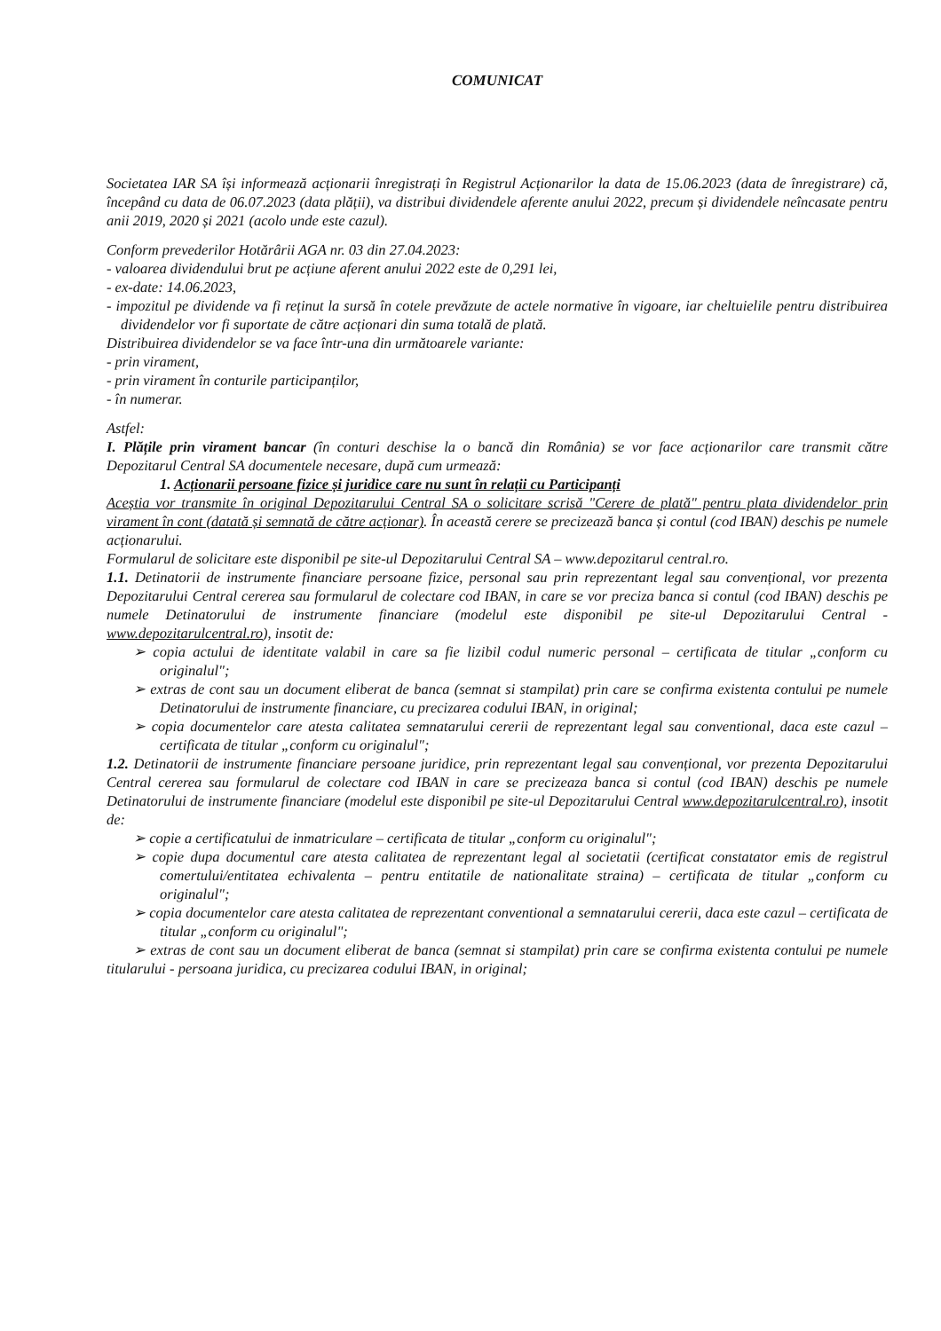COMUNICAT
Societatea IAR SA își informează acționarii înregistrați în Registrul Acționarilor la data de 15.06.2023 (data de înregistrare) că, începând cu data de 06.07.2023 (data plății), va distribui dividendele aferente anului 2022, precum și dividendele neîncasate pentru anii 2019, 2020 și 2021 (acolo unde este cazul).
Conform prevederilor Hotărârii AGA nr. 03 din 27.04.2023:
- valoarea dividendului brut pe acțiune aferent anului 2022 este de 0,291 lei,
- ex-date: 14.06.2023,
- impozitul pe dividende va fi reținut la sursă în cotele prevăzute de actele normative în vigoare, iar cheltuielile pentru distribuirea dividendelor vor fi suportate de către acționari din suma totală de plată.
Distribuirea dividendelor se va face într-una din următoarele variante:
- prin virament,
- prin virament în conturile participanților,
- în numerar.
Astfel:
I. Plățile prin virament bancar (în conturi deschise la o bancă din România) se vor face acționarilor care transmit către Depozitarul Central SA documentele necesare, după cum urmează:
1. Acționarii persoane fizice și juridice care nu sunt în relații cu Participanți
Aceștia vor transmite în original Depozitarului Central SA o solicitare scrisă "Cerere de plată" pentru plata dividendelor prin virament în cont (datată și semnată de către acționar). În această cerere se precizează banca și contul (cod IBAN) deschis pe numele acționarului.
Formularul de solicitare este disponibil pe site-ul Depozitarului Central SA – www.depozitarul central.ro.
1.1. Detinatorii de instrumente financiare persoane fizice, personal sau prin reprezentant legal sau convențional, vor prezenta Depozitarului Central cererea sau formularul de colectare cod IBAN, in care se vor preciza banca si contul (cod IBAN) deschis pe numele Detinatorului de instrumente financiare (modelul este disponibil pe site-ul Depozitarului Central - www.depozitarulcentral.ro), insotit de:
➢ copia actului de identitate valabil in care sa fie lizibil codul numeric personal – certificata de titular „conform cu originalul";
➢ extras de cont sau un document eliberat de banca (semnat si stampilat) prin care se confirma existenta contului pe numele Detinatorului de instrumente financiare, cu precizarea codului IBAN, in original;
➢ copia documentelor care atesta calitatea semnatarului cererii de reprezentant legal sau conventional, daca este cazul – certificata de titular „conform cu originalul";
1.2. Detinatorii de instrumente financiare persoane juridice, prin reprezentant legal sau convențional, vor prezenta Depozitarului Central cererea sau formularul de colectare cod IBAN in care se precizeaza banca si contul (cod IBAN) deschis pe numele Detinatorului de instrumente financiare (modelul este disponibil pe site-ul Depozitarului Central www.depozitarulcentral.ro), insotit de:
➢ copie a certificatului de inmatriculare – certificata de titular „conform cu originalul";
➢ copie dupa documentul care atesta calitatea de reprezentant legal al societatii (certificat constatator emis de registrul comertului/entitatea echivalenta – pentru entitatile de nationalitate straina) – certificata de titular „conform cu originalul";
➢ copia documentelor care atesta calitatea de reprezentant conventional a semnatarului cererii, daca este cazul – certificata de titular „conform cu originalul";
➢ extras de cont sau un document eliberat de banca (semnat si stampilat) prin care se confirma existenta contului pe numele titularului - persoana juridica, cu precizarea codului IBAN, in original;